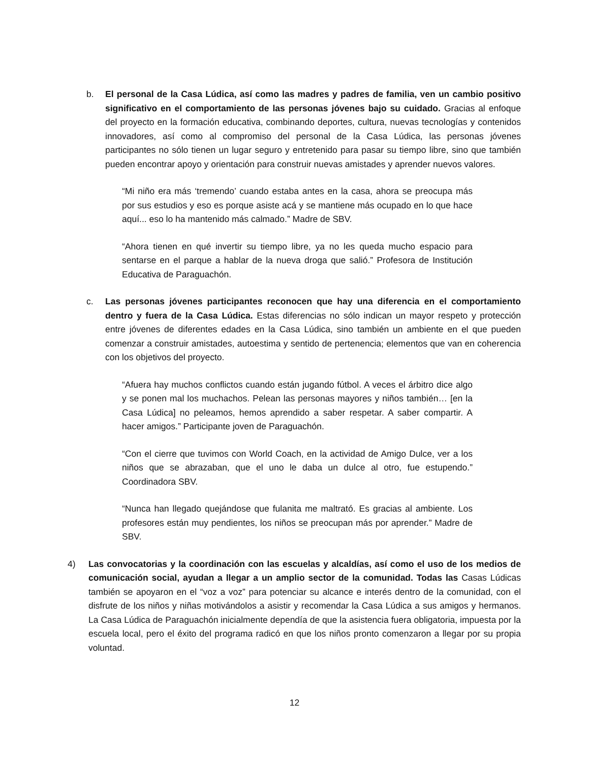b. El personal de la Casa Lúdica, así como las madres y padres de familia, ven un cambio positivo significativo en el comportamiento de las personas jóvenes bajo su cuidado. Gracias al enfoque del proyecto en la formación educativa, combinando deportes, cultura, nuevas tecnologías y contenidos innovadores, así como al compromiso del personal de la Casa Lúdica, las personas jóvenes participantes no sólo tienen un lugar seguro y entretenido para pasar su tiempo libre, sino que también pueden encontrar apoyo y orientación para construir nuevas amistades y aprender nuevos valores.
“Mi niño era más ‘tremendo’ cuando estaba antes en la casa, ahora se preocupa más por sus estudios y eso es porque asiste acá y se mantiene más ocupado en lo que hace aquí... eso lo ha mantenido más calmado.” Madre de SBV.
“Ahora tienen en qué invertir su tiempo libre, ya no les queda mucho espacio para sentarse en el parque a hablar de la nueva droga que salió.” Profesora de Institución Educativa de Paraguachón.
c. Las personas jóvenes participantes reconocen que hay una diferencia en el comportamiento dentro y fuera de la Casa Lúdica. Estas diferencias no sólo indican un mayor respeto y protección entre jóvenes de diferentes edades en la Casa Lúdica, sino también un ambiente en el que pueden comenzar a construir amistades, autoestima y sentido de pertenencia; elementos que van en coherencia con los objetivos del proyecto.
“Afuera hay muchos conflictos cuando están jugando fútbol. A veces el árbitro dice algo y se ponen mal los muchachos. Pelean las personas mayores y niños también… [en la Casa Lúdica] no peleamos, hemos aprendido a saber respetar. A saber compartir. A hacer amigos.” Participante joven de Paraguachón.
“Con el cierre que tuvimos con World Coach, en la actividad de Amigo Dulce, ver a los niños que se abrazaban, que el uno le daba un dulce al otro, fue estupendo.” Coordinadora SBV.
“Nunca han llegado quejándose que fulanita me maltrató. Es gracias al ambiente. Los profesores están muy pendientes, los niños se preocupan más por aprender.” Madre de SBV.
4) Las convocatorias y la coordinación con las escuelas y alcaldías, así como el uso de los medios de comunicación social, ayudan a llegar a un amplio sector de la comunidad. Todas las Casas Lúdicas también se apoyaron en el “voz a voz” para potenciar su alcance e interés dentro de la comunidad, con el disfrute de los niños y niñas motivándolos a asistir y recomendar la Casa Lúdica a sus amigos y hermanos. La Casa Lúdica de Paraguachón inicialmente dependía de que la asistencia fuera obligatoria, impuesta por la escuela local, pero el éxito del programa radicó en que los niños pronto comenzaron a llegar por su propia voluntad.
12